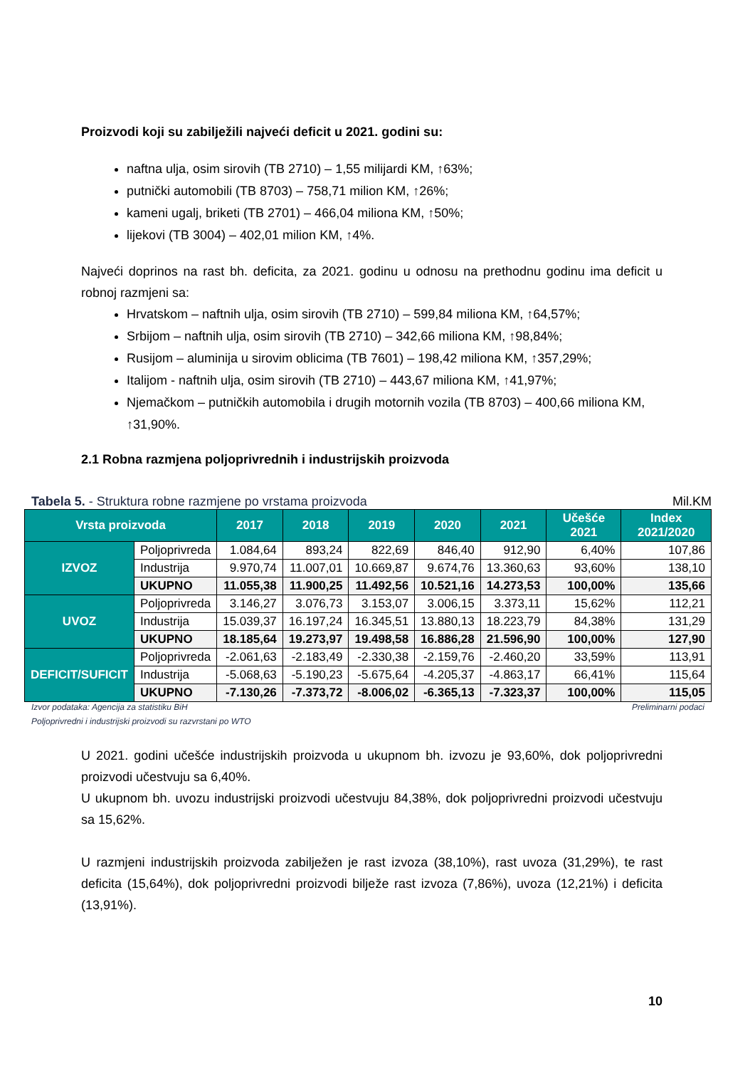Proizvodi koji su zabilježili najveći deficit u 2021. godini su:
naftna ulja, osim sirovih (TB 2710) – 1,55 milijardi KM, ↑63%;
putnički automobili (TB 8703) – 758,71 milion KM, ↑26%;
kameni ugalj, briketi (TB 2701) – 466,04 miliona KM, ↑50%;
lijekovi (TB 3004) – 402,01 milion KM, ↑4%.
Najveći doprinos na rast bh. deficita, za 2021. godinu u odnosu na prethodnu godinu ima deficit u robnoj razmjeni sa:
Hrvatskom – naftnih ulja, osim sirovih (TB 2710) – 599,84 miliona KM, ↑64,57%;
Srbijom – naftnih ulja, osim sirovih (TB 2710) – 342,66 miliona KM, ↑98,84%;
Rusijom – aluminija u sirovim oblicima (TB 7601) – 198,42 miliona KM, ↑357,29%;
Italijom - naftnih ulja, osim sirovih (TB 2710) – 443,67 miliona KM, ↑41,97%;
Njemačkom – putničkih automobila i drugih motornih vozila (TB 8703) – 400,66 miliona KM, ↑31,90%.
2.1 Robna razmjena poljoprivrednih i industrijskih proizvoda
Tabela 5. - Struktura robne razmjene po vrstama proizvoda Mil.KM
| Vrsta proizvoda | | 2017 | 2018 | 2019 | 2020 | 2021 | Učešće 2021 | Index 2021/2020 |
| --- | --- | --- | --- | --- | --- | --- | --- | --- |
| IZVOZ | Poljoprivreda | 1.084,64 | 893,24 | 822,69 | 846,40 | 912,90 | 6,40% | 107,86 |
| | Industrija | 9.970,74 | 11.007,01 | 10.669,87 | 9.674,76 | 13.360,63 | 93,60% | 138,10 |
| | UKUPNO | 11.055,38 | 11.900,25 | 11.492,56 | 10.521,16 | 14.273,53 | 100,00% | 135,66 |
| UVOZ | Poljoprivreda | 3.146,27 | 3.076,73 | 3.153,07 | 3.006,15 | 3.373,11 | 15,62% | 112,21 |
| | Industrija | 15.039,37 | 16.197,24 | 16.345,51 | 13.880,13 | 18.223,79 | 84,38% | 131,29 |
| | UKUPNO | 18.185,64 | 19.273,97 | 19.498,58 | 16.886,28 | 21.596,90 | 100,00% | 127,90 |
| DEFICIT/SUFICIT | Poljoprivreda | -2.061,63 | -2.183,49 | -2.330,38 | -2.159,76 | -2.460,20 | 33,59% | 113,91 |
| | Industrija | -5.068,63 | -5.190,23 | -5.675,64 | -4.205,37 | -4.863,17 | 66,41% | 115,64 |
| | UKUPNO | -7.130,26 | -7.373,72 | -8.006,02 | -6.365,13 | -7.323,37 | 100,00% | 115,05 |
Izvor podataka: Agencija za statistiku BiH Preliminarni podaci
Poljoprivredni i industrijski proizvodi su razvrstani po WTO
U 2021. godini učešće industrijskih proizvoda u ukupnom bh. izvozu je 93,60%, dok poljoprivredni proizvodi učestvuju sa 6,40%.
U ukupnom bh. uvozu industrijski proizvodi učestvuju 84,38%, dok poljoprivredni proizvodi učestvuju sa 15,62%.
U razmjeni industrijskih proizvoda zabilježen je rast izvoza (38,10%), rast uvoza (31,29%), te rast deficita (15,64%), dok poljoprivredni proizvodi bilježe rast izvoza (7,86%), uvoza (12,21%) i deficita (13,91%).
10